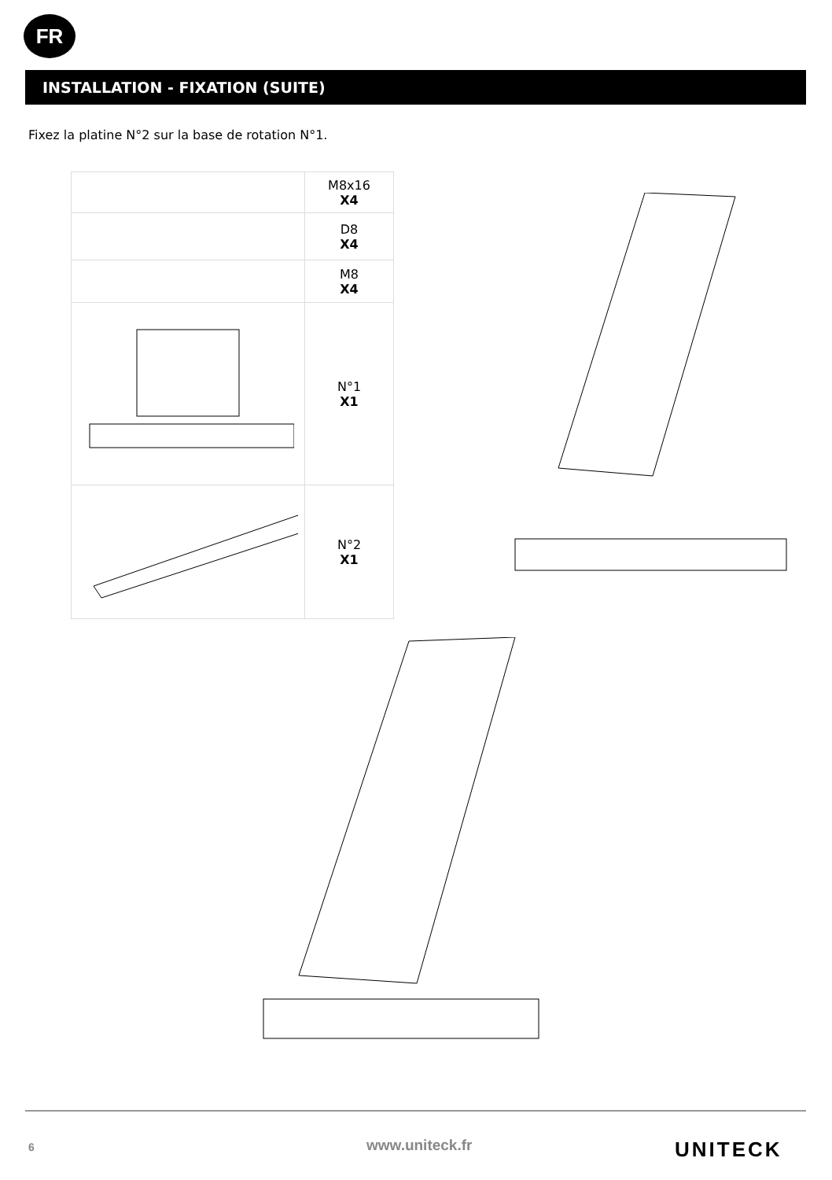FR
INSTALLATION - FIXATION (SUITE)
Fixez la platine N°2 sur la base de rotation N°1.
| | M8x16 X4 |
| | D8 X4 |
| | M8 X4 |
| | N°1 X1 |
| | N°2 X1 |
6 www.uniteck.fr UNITECK